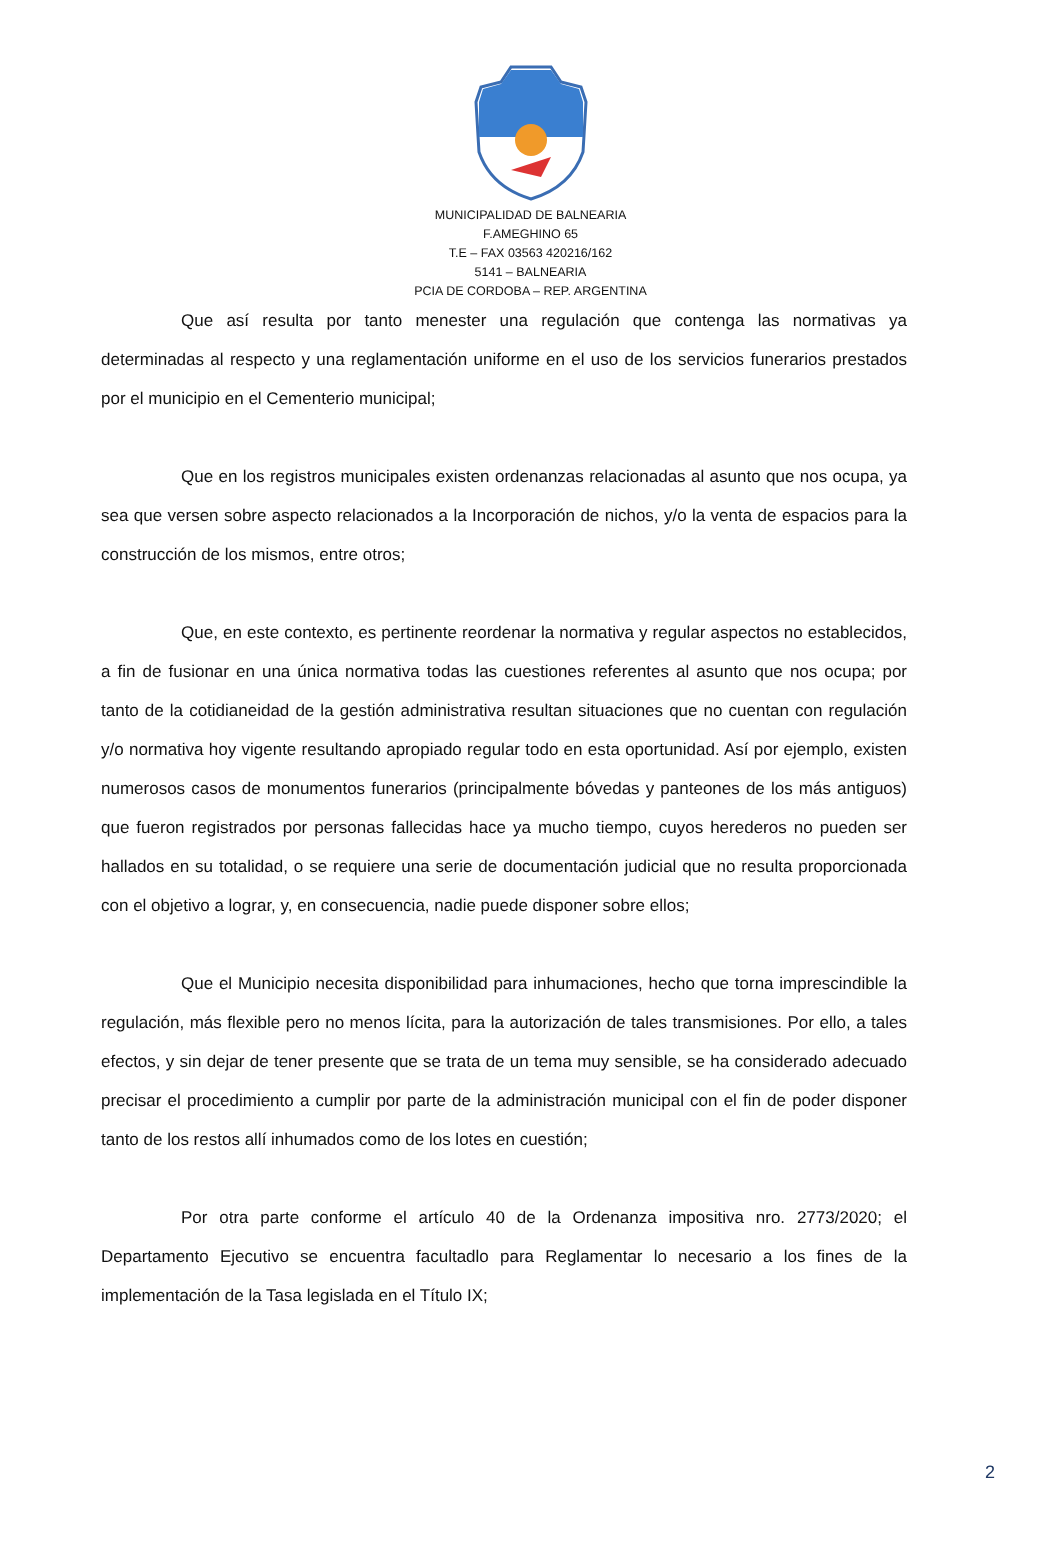MUNICIPALIDAD DE BALNEARIA
F.AMEGHINO 65
T.E – FAX 03563 420216/162
5141 – BALNEARIA
PCIA DE CORDOBA – REP. ARGENTINA
Que así resulta por tanto menester una regulación que contenga las normativas ya determinadas al respecto y una reglamentación uniforme en el uso de los servicios funerarios prestados por el municipio en el Cementerio municipal;
Que en los registros municipales existen ordenanzas relacionadas al asunto que nos ocupa, ya sea que versen sobre aspecto relacionados a la Incorporación de nichos, y/o la venta de espacios para la construcción de los mismos, entre otros;
Que, en este contexto, es pertinente reordenar la normativa y regular aspectos no establecidos, a fin de fusionar en una única normativa todas las cuestiones referentes al asunto que nos ocupa; por tanto de la cotidianeidad de la gestión administrativa resultan situaciones que no cuentan con regulación y/o normativa hoy vigente resultando apropiado regular todo en esta oportunidad. Así por ejemplo, existen numerosos casos de monumentos funerarios (principalmente bóvedas y panteones de los más antiguos) que fueron registrados por personas fallecidas hace ya mucho tiempo, cuyos herederos no pueden ser hallados en su totalidad, o se requiere una serie de documentación judicial que no resulta proporcionada con el objetivo a lograr, y, en consecuencia, nadie puede disponer sobre ellos;
Que el Municipio necesita disponibilidad para inhumaciones, hecho que torna imprescindible la regulación, más flexible pero no menos lícita, para la autorización de tales transmisiones. Por ello, a tales efectos, y sin dejar de tener presente que se trata de un tema muy sensible, se ha considerado adecuado precisar el procedimiento a cumplir por parte de la administración municipal con el fin de poder disponer tanto de los restos allí inhumados como de los lotes en cuestión;
Por otra parte conforme el artículo 40 de la Ordenanza impositiva nro. 2773/2020; el Departamento Ejecutivo se encuentra facultadlo para Reglamentar lo necesario a los fines de la implementación de la Tasa legislada en el Título IX;
2